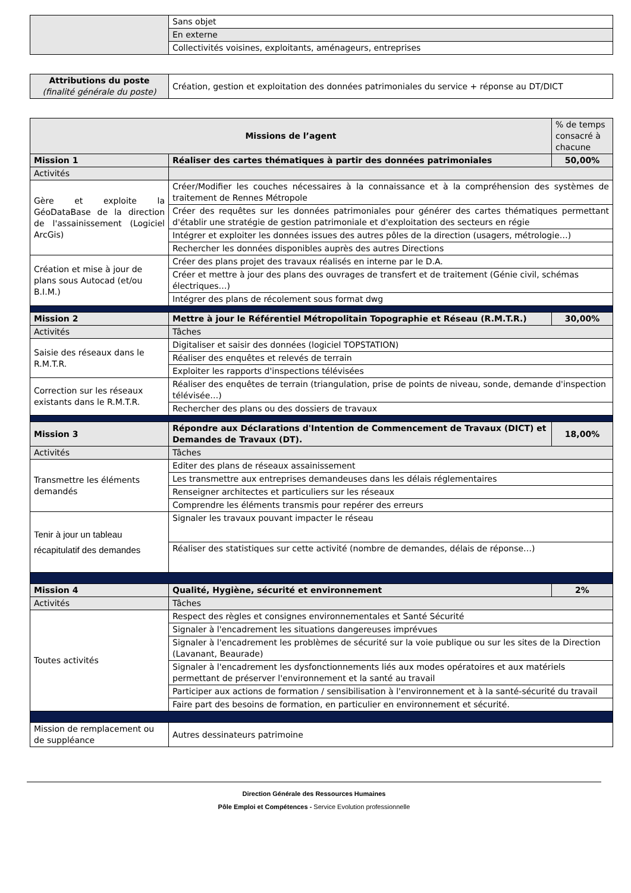| | Sans objet |
| | En externe |
| | Collectivités voisines, exploitants, aménageurs, entreprises |
| Attributions du poste (finalité générale du poste) | Création, gestion et exploitation des données patrimoniales du service + réponse au DT/DICT |
| Missions de l’agent | | % de temps consacré à chacune |
| Mission 1 | Réaliser des cartes thématiques à partir des données patrimoniales | 50,00% |
| Activités | | |
| Gère et exploite la GéoDataBase de la direction de l'assainissement (Logiciel ArcGis) | Créer/Modifier les couches nécessaires à la connaissance et à la compréhension des systèmes de traitement de Rennes Métropole | |
| | Créer des requêtes sur les données patrimoniales pour générer des cartes thématiques permettant d'établir une stratégie de gestion patrimoniale et d'exploitation des secteurs en régie | |
| | Intégrer et exploiter les données issues des autres pôles de la direction (usagers, métrologie…) | |
| | Rechercher les données disponibles auprès des autres Directions | |
| Création et mise à jour de plans sous Autocad (et/ou B.I.M.) | Créer des plans projet des travaux réalisés en interne par le D.A. | |
| | Créer et mettre à jour des plans des ouvrages de transfert et de traitement (Génie civil, schémas électriques…) | |
| | Intégrer des plans de récolement sous format dwg | |
| Mission 2 | Mettre à jour le Référentiel Métropolitain Topographie et Réseau (R.M.T.R.) | 30,00% |
| Activités | Tâches | |
| Saisie des réseaux dans le R.M.T.R. | Digitaliser et saisir des données (logiciel TOPSTATION) | |
| | Réaliser des enquêtes et relevés de terrain | |
| | Exploiter les rapports d'inspections télévisées | |
| Correction sur les réseaux existants dans le R.M.T.R. | Réaliser des enquêtes de terrain (triangulation, prise de points de niveau, sonde, demande d'inspection télévisée…) | |
| | Rechercher des plans ou des dossiers de travaux | |
| Mission 3 | Répondre aux Déclarations d'Intention de Commencement de Travaux (DICT) et Demandes de Travaux (DT). | 18,00% |
| Activités | Tâches | |
| Transmettre les éléments demandés | Editer des plans de réseaux assainissement | |
| | Les transmettre aux entreprises demandeuses dans les délais réglementaires | |
| | Renseigner architectes et particuliers sur les réseaux | |
| | Comprendre les éléments transmis pour repérer des erreurs | |
| Tenir à jour un tableau récapitulatif des demandes | Signaler les travaux pouvant impacter le réseau | |
| | Réaliser des statistiques sur cette activité (nombre de demandes, délais de réponse…) | |
| Mission 4 | Qualité, Hygiène, sécurité et environnement | 2% |
| Activités | Tâches | |
| Toutes activités | Respect des règles et consignes environnementales et Santé Sécurité | |
| | Signaler à l'encadrement les situations dangereuses imprévues | |
| | Signaler à l'encadrement les problèmes de sécurité sur la voie publique ou sur les sites de la Direction (Lavanant, Beaurade) | |
| | Signaler à l'encadrement les dysfonctionnements liés aux modes opératoires et aux matériels permettant de préserver l'environnement et la santé au travail | |
| | Participer aux actions de formation / sensibilisation à l'environnement et à la santé-sécurité du travail | |
| | Faire part des besoins de formation, en particulier en environnement et sécurité. | |
| Mission de remplacement ou de suppléance | Autres dessinateurs patrimoine | |
Direction Générale des Ressources Humaines
Pôle Emploi et Compétences - Service Evolution professionnelle